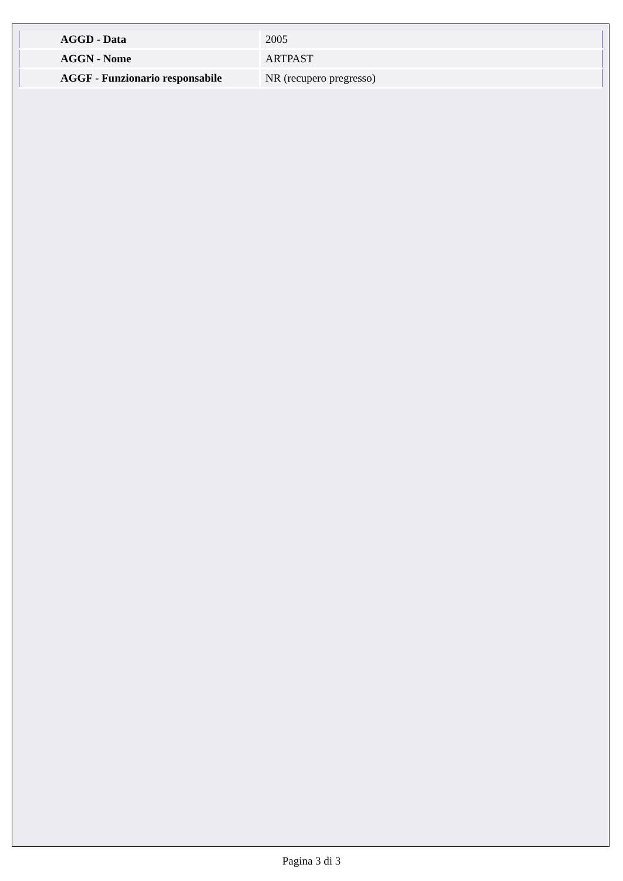| AGGD - Data | 2005 |
| AGGN - Nome | ARTPAST |
| AGGF - Funzionario responsabile | NR (recupero pregresso) |
Pagina 3 di 3